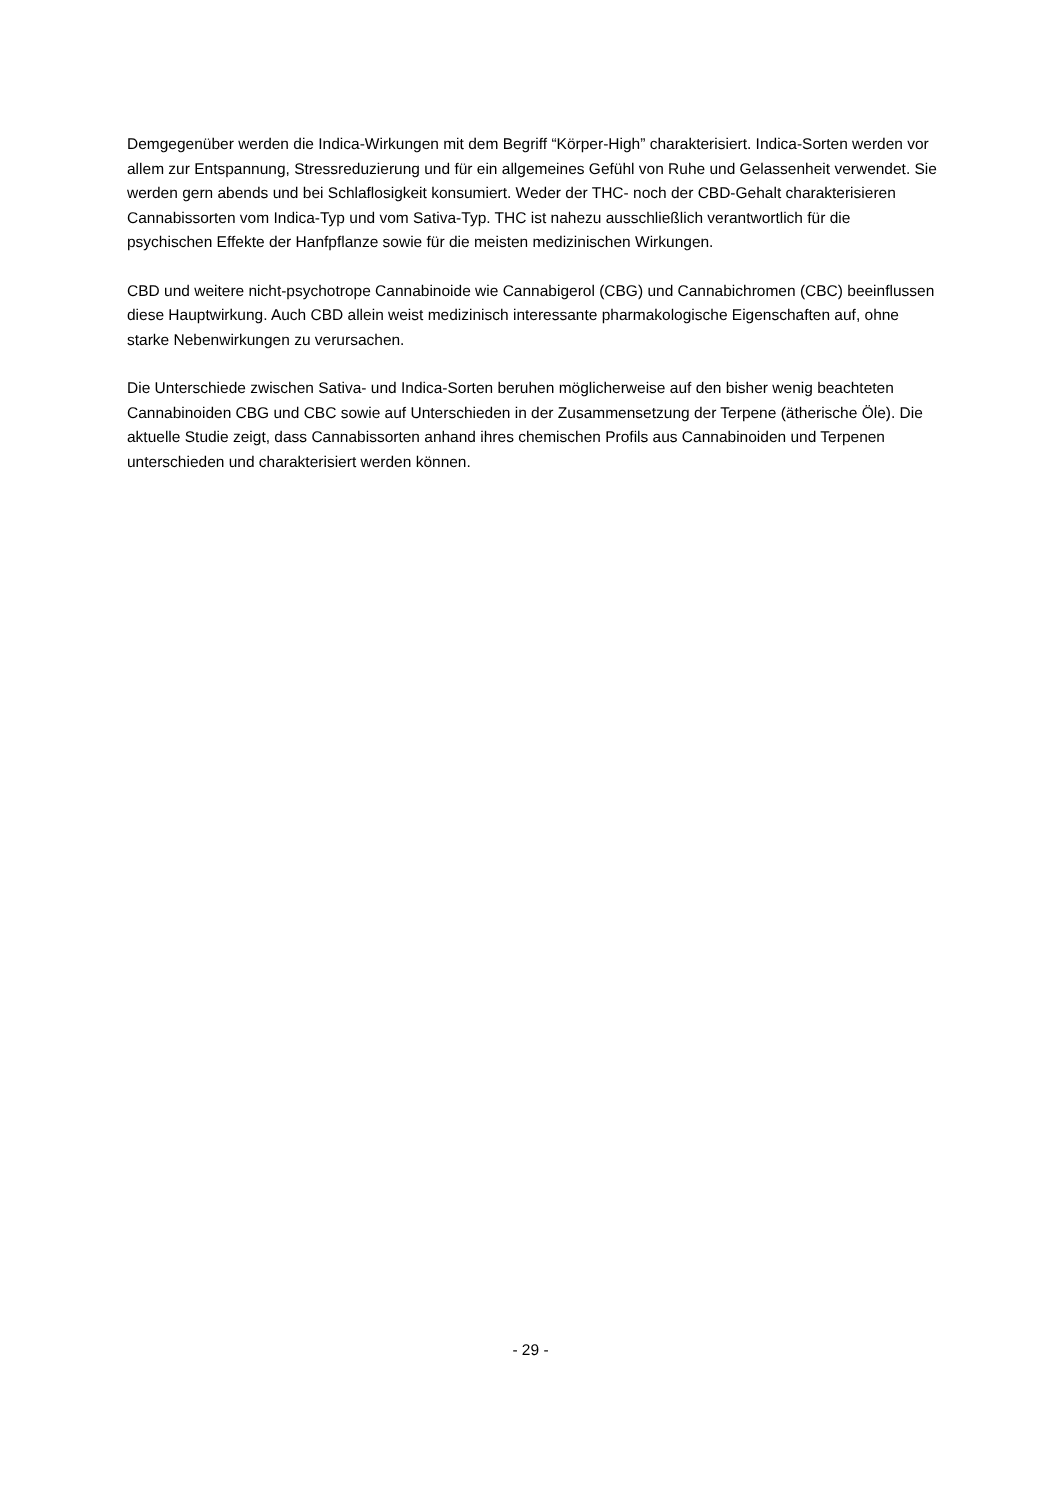Demgegenüber werden die Indica-Wirkungen mit dem Begriff “Körper-High” charakterisiert. Indica-Sorten werden vor allem zur Entspannung, Stressreduzierung und für ein allgemeines Gefühl von Ruhe und Gelassenheit verwendet. Sie werden gern abends und bei Schlaflosigkeit konsumiert. Weder der THC- noch der CBD-Gehalt charakterisieren Cannabissorten vom Indica-Typ und vom Sativa-Typ. THC ist nahezu ausschließlich verantwortlich für die psychischen Effekte der Hanfpflanze sowie für die meisten medizinischen Wirkungen.
CBD und weitere nicht-psychotrope Cannabinoide wie Cannabigerol (CBG) und Cannabichromen (CBC) beeinflussen diese Hauptwirkung. Auch CBD allein weist medizinisch interessante pharmakologische Eigenschaften auf, ohne starke Nebenwirkungen zu verursachen.
Die Unterschiede zwischen Sativa- und Indica-Sorten beruhen möglicherweise auf den bisher wenig beachteten Cannabinoiden CBG und CBC sowie auf Unterschieden in der Zusammensetzung der Terpene (ätherische Öle). Die aktuelle Studie zeigt, dass Cannabissorten anhand ihres chemischen Profils aus Cannabinoiden und Terpenen unterschieden und charakterisiert werden können.
- 29 -